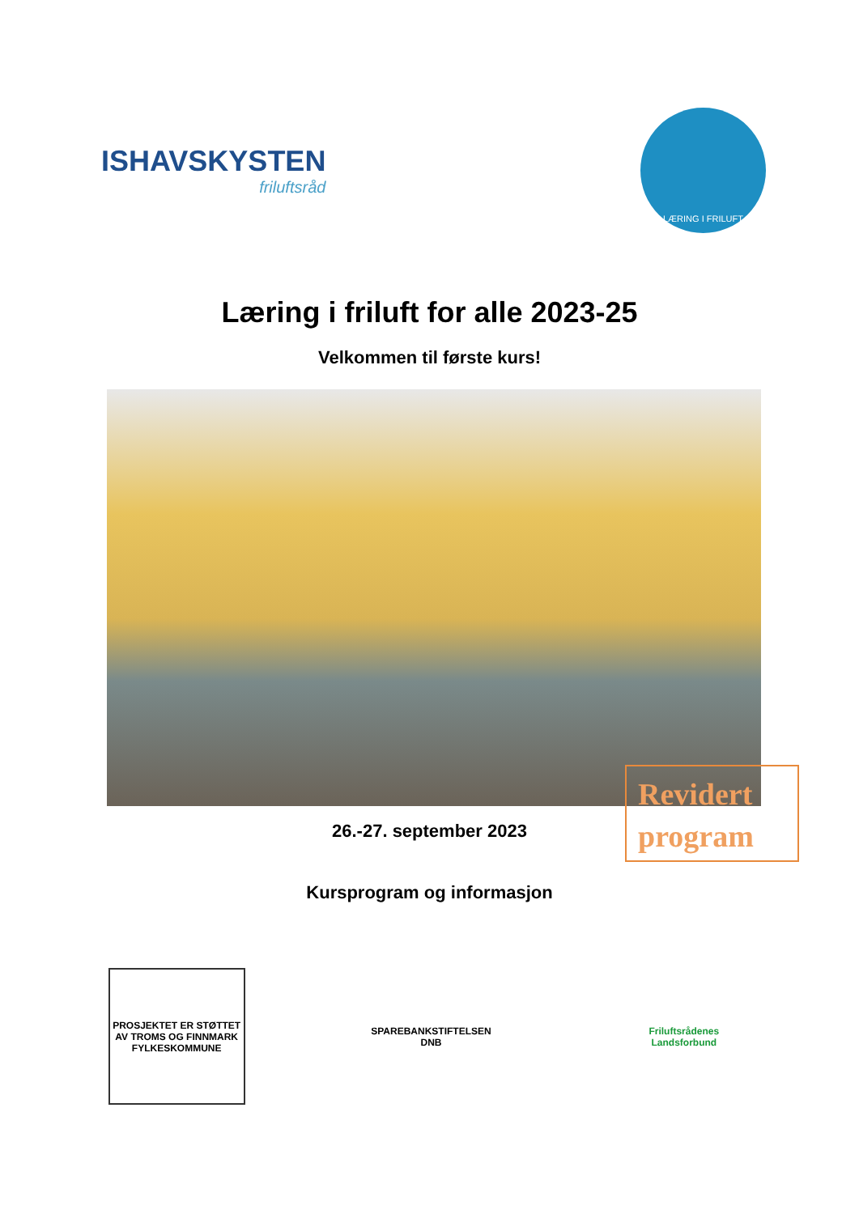ISHAVSKYSTEN
friluftsråd
LÆRING I FRILUFT
Læring i friluft for alle 2023-25
Velkommen til første kurs!
26.-27. september 2023
Revidert program
Kursprogram og informasjon
PROSJEKTET ER STØTTET AV TROMS OG FINNMARK FYLKESKOMMUNE
SPAREBANKSTIFTELSEN DNB
Friluftsrådenes Landsforbund